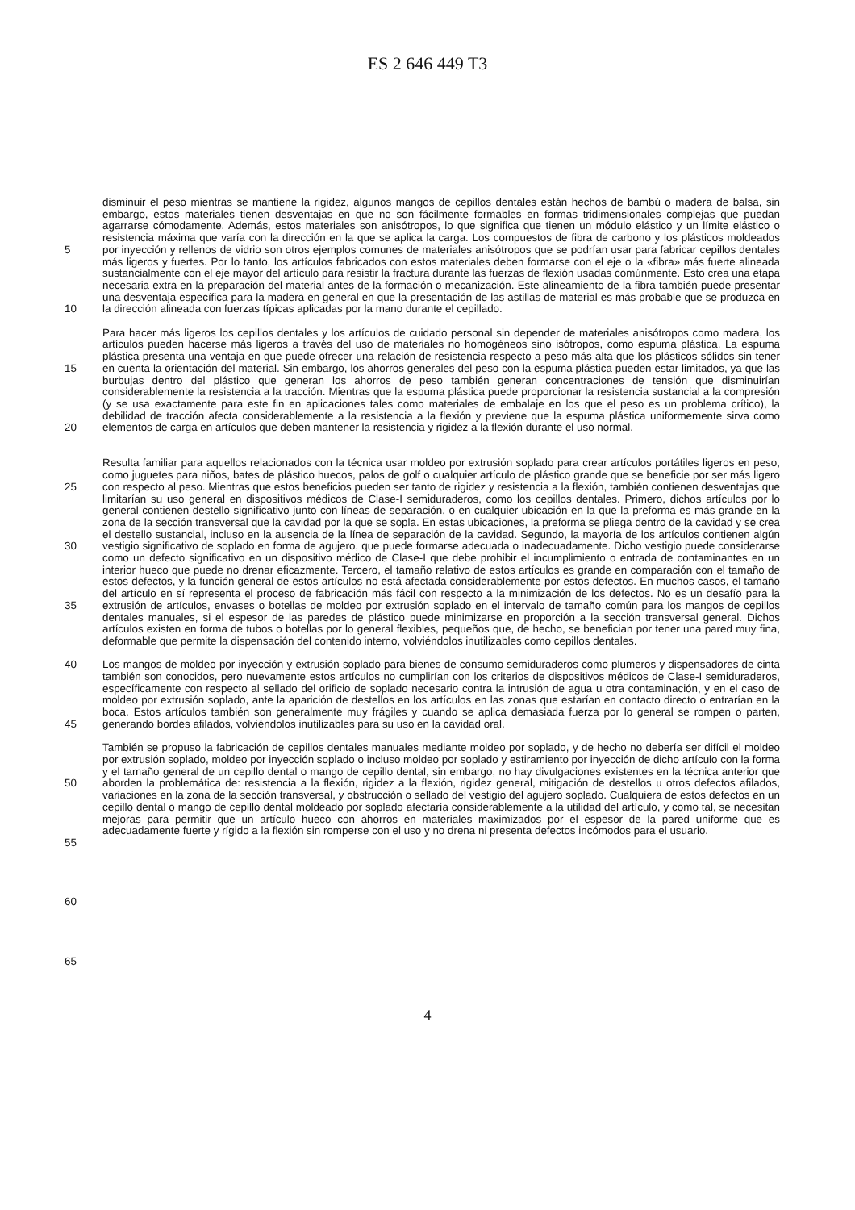ES 2 646 449 T3
5
10
15
20
25
30
35
40
45
50
55
60
65
disminuir el peso mientras se mantiene la rigidez, algunos mangos de cepillos dentales están hechos de bambú o madera de balsa, sin embargo, estos materiales tienen desventajas en que no son fácilmente formables en formas tridimensionales complejas que puedan agarrarse cómodamente. Además, estos materiales son anisótropos, lo que significa que tienen un módulo elástico y un límite elástico o resistencia máxima que varía con la dirección en la que se aplica la carga. Los compuestos de fibra de carbono y los plásticos moldeados por inyección y rellenos de vidrio son otros ejemplos comunes de materiales anisótropos que se podrían usar para fabricar cepillos dentales más ligeros y fuertes. Por lo tanto, los artículos fabricados con estos materiales deben formarse con el eje o la «fibra» más fuerte alineada sustancialmente con el eje mayor del artículo para resistir la fractura durante las fuerzas de flexión usadas comúnmente. Esto crea una etapa necesaria extra en la preparación del material antes de la formación o mecanización. Este alineamiento de la fibra también puede presentar una desventaja específica para la madera en general en que la presentación de las astillas de material es más probable que se produzca en la dirección alineada con fuerzas típicas aplicadas por la mano durante el cepillado.
Para hacer más ligeros los cepillos dentales y los artículos de cuidado personal sin depender de materiales anisótropos como madera, los artículos pueden hacerse más ligeros a través del uso de materiales no homogéneos sino isótropos, como espuma plástica. La espuma plástica presenta una ventaja en que puede ofrecer una relación de resistencia respecto a peso más alta que los plásticos sólidos sin tener en cuenta la orientación del material. Sin embargo, los ahorros generales del peso con la espuma plástica pueden estar limitados, ya que las burbujas dentro del plástico que generan los ahorros de peso también generan concentraciones de tensión que disminuirían considerablemente la resistencia a la tracción. Mientras que la espuma plástica puede proporcionar la resistencia sustancial a la compresión (y se usa exactamente para este fin en aplicaciones tales como materiales de embalaje en los que el peso es un problema crítico), la debilidad de tracción afecta considerablemente a la resistencia a la flexión y previene que la espuma plástica uniformemente sirva como elementos de carga en artículos que deben mantener la resistencia y rigidez a la flexión durante el uso normal.
Resulta familiar para aquellos relacionados con la técnica usar moldeo por extrusión soplado para crear artículos portátiles ligeros en peso, como juguetes para niños, bates de plástico huecos, palos de golf o cualquier artículo de plástico grande que se beneficie por ser más ligero con respecto al peso. Mientras que estos beneficios pueden ser tanto de rigidez y resistencia a la flexión, también contienen desventajas que limitarían su uso general en dispositivos médicos de Clase-I semiduraderos, como los cepillos dentales. Primero, dichos artículos por lo general contienen destello significativo junto con líneas de separación, o en cualquier ubicación en la que la preforma es más grande en la zona de la sección transversal que la cavidad por la que se sopla. En estas ubicaciones, la preforma se pliega dentro de la cavidad y se crea el destello sustancial, incluso en la ausencia de la línea de separación de la cavidad. Segundo, la mayoría de los artículos contienen algún vestigio significativo de soplado en forma de agujero, que puede formarse adecuada o inadecuadamente. Dicho vestigio puede considerarse como un defecto significativo en un dispositivo médico de Clase-I que debe prohibir el incumplimiento o entrada de contaminantes en un interior hueco que puede no drenar eficazmente. Tercero, el tamaño relativo de estos artículos es grande en comparación con el tamaño de estos defectos, y la función general de estos artículos no está afectada considerablemente por estos defectos. En muchos casos, el tamaño del artículo en sí representa el proceso de fabricación más fácil con respecto a la minimización de los defectos. No es un desafío para la extrusión de artículos, envases o botellas de moldeo por extrusión soplado en el intervalo de tamaño común para los mangos de cepillos dentales manuales, si el espesor de las paredes de plástico puede minimizarse en proporción a la sección transversal general. Dichos artículos existen en forma de tubos o botellas por lo general flexibles, pequeños que, de hecho, se benefician por tener una pared muy fina, deformable que permite la dispensación del contenido interno, volviéndolos inutilizables como cepillos dentales.
Los mangos de moldeo por inyección y extrusión soplado para bienes de consumo semiduraderos como plumeros y dispensadores de cinta también son conocidos, pero nuevamente estos artículos no cumplirían con los criterios de dispositivos médicos de Clase-I semiduraderos, específicamente con respecto al sellado del orificio de soplado necesario contra la intrusión de agua u otra contaminación, y en el caso de moldeo por extrusión soplado, ante la aparición de destellos en los artículos en las zonas que estarían en contacto directo o entrarían en la boca. Estos artículos también son generalmente muy frágiles y cuando se aplica demasiada fuerza por lo general se rompen o parten, generando bordes afilados, volviéndolos inutilizables para su uso en la cavidad oral.
También se propuso la fabricación de cepillos dentales manuales mediante moldeo por soplado, y de hecho no debería ser difícil el moldeo por extrusión soplado, moldeo por inyección soplado o incluso moldeo por soplado y estiramiento por inyección de dicho artículo con la forma y el tamaño general de un cepillo dental o mango de cepillo dental, sin embargo, no hay divulgaciones existentes en la técnica anterior que aborden la problemática de: resistencia a la flexión, rigidez a la flexión, rigidez general, mitigación de destellos u otros defectos afilados, variaciones en la zona de la sección transversal, y obstrucción o sellado del vestigio del agujero soplado. Cualquiera de estos defectos en un cepillo dental o mango de cepillo dental moldeado por soplado afectaría considerablemente a la utilidad del artículo, y como tal, se necesitan mejoras para permitir que un artículo hueco con ahorros en materiales maximizados por el espesor de la pared uniforme que es adecuadamente fuerte y rígido a la flexión sin romperse con el uso y no drena ni presenta defectos incómodos para el usuario.
4